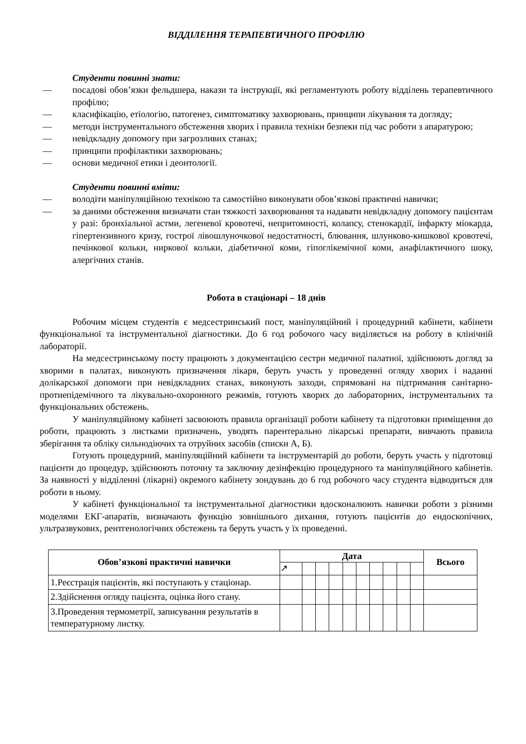ВІДДІЛЕННЯ ТЕРАПЕВТИЧНОГО ПРОФІЛЮ
Студенти повинні знати:
— посадові обов’язки фельдшера, накази та інструкції, які регламентують роботу відділень терапевтичного профілю;
— класифікацію, етіологію, патогенез, симптоматику захворювань, принципи лікування та догляду;
— методи інструментального обстеження хворих і правила техніки безпеки під час роботи з апаратурою;
— невідкладну допомогу при загрозливих станах;
— принципи профілактики захворювань;
— основи медичної етики і деонтології.
Студенти повинні вміти:
— володіти маніпуляційною технікою та самостійно виконувати обов’язкові практичні навички;
— за даними обстеження визначати стан тяжкості захворювання та надавати невідкладну допомогу пацієнтам у разі: бронхіальної астми, легеневої кровотечі, непритомності, колапсу, стенокардії, інфаркту міокарда, гіпертензивного кризу, гострої лівошлуночкової недостатності, блювання, шлунково-кишкової кровотечі, печінкової кольки, ниркової кольки, діабетичної коми, гіпоглікемічної коми, анафілактичного шоку, алергічних станів.
Робота в стаціонарі – 18 днів
Робочим місцем студентів є медсестринський пост, маніпуляційний і процедурний кабінети, кабінети функціональної та інструментальної діагностики. До 6 год робочого часу виділяється на роботу в клінічній лабораторії.
На медсестринському посту працюють з документацією сестри медичної палатної, здійснюють догляд за хворими в палатах, виконують призначення лікаря, беруть участь у проведенні огляду хворих і наданні долікарської допомоги при невідкладних станах, виконують заходи, спрямовані на підтримання санітарно-протиепідемічного та лікувально-охоронного режимів, готують хворих до лабораторних, інструментальних та функціональних обстежень.
У маніпуляційному кабінеті засвоюють правила організації роботи кабінету та підготовки приміщення до роботи, працюють з листками призначень, уводять парентерально лікарські препарати, вивчають правила зберігання та обліку сильнодіючих та отруйних засобів (списки А, Б).
Готують процедурний, маніпуляційний кабінети та інструментарій до роботи, беруть участь у підготовці пацієнти до процедур, здійснюють поточну та заключну дезінфекцію процедурного та маніпуляційного кабінетів. За наявності у відділенні (лікарні) окремого кабінету зондувань до 6 год робочого часу студента відводиться для роботи в ньому.
У кабінеті функціональної та інструментальної діагностики вдосконалюють навички роботи з різними моделями ЕКГ-апаратів, визначають функцію зовнішнього дихання, готують пацієнтів до ендоскопічних, ультразвукових, рентгенологічних обстежень та беруть участь у їх проведенні.
| Обов’язкові практичні навички | Дата | | | | | | | | | | Всього |
| --- | --- | --- | --- | --- | --- | --- | --- | --- | --- | --- | --- |
| | ↗ | | | | | | | | | | |
| 1.Реєстрація пацієнтів, які поступають у стаціонар. | | | | | | | | | | | |
| 2.Здійснення огляду пацієнта, оцінка його стану. | | | | | | | | | | | |
| 3.Проведення термометрії, записування результатів в температурному листку. | | | | | | | | | | | |